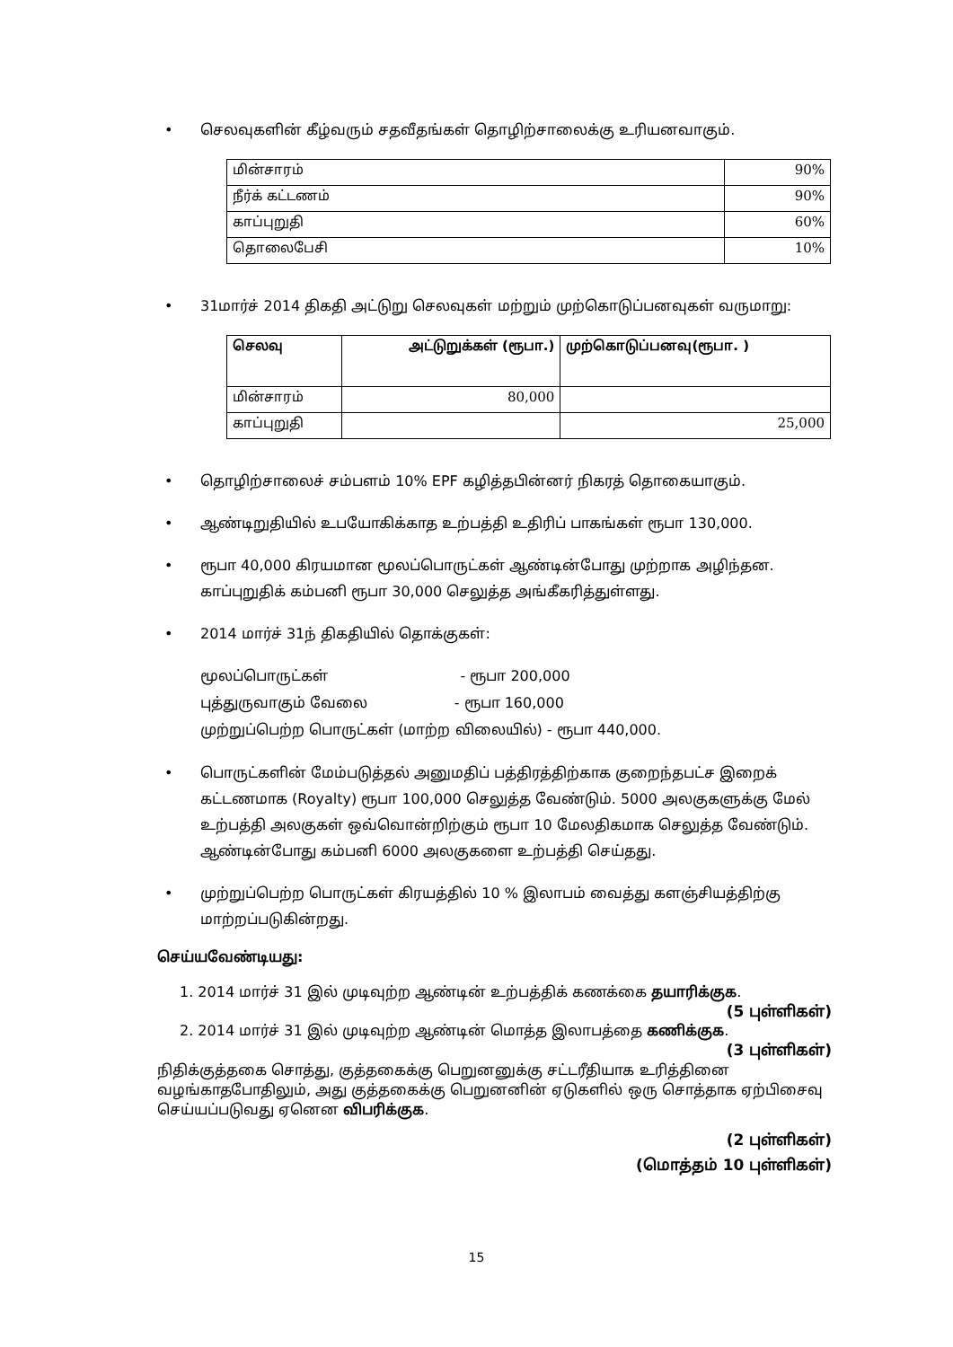செலவுகளின் கீழ்வரும் சதவீதங்கள் தொழிற்சாலைக்கு உரியனவாகும்.
| மின்சாரம் | 90% |
| நீர்க் கட்டணம் | 90% |
| காப்புறுதி | 60% |
| தொலைபேசி | 10% |
31மார்ச் 2014 திகதி அட்டுறு செலவுகள் மற்றும் முற்கொடுப்பனவுகள் வருமாறு:
| செலவு | அட்டுறுக்கள் (ரூபா.) | முற்கொடுப்பனவு(ரூபா. ) |
| --- | --- | --- |
| மின்சாரம் | 80,000 | |
| காப்புறுதி | | 25,000 |
தொழிற்சாலைச் சம்பளம் 10% EPF கழித்தபின்னர் நிகரத் தொகையாகும்.
ஆண்டிறுதியில் உபயோகிக்காத உற்பத்தி உதிரிப் பாகங்கள் ரூபா 130,000.
ரூபா 40,000 கிரயமான மூலப்பொருட்கள் ஆண்டின்போது முற்றாக அழிந்தன. காப்புறுதிக் கம்பனி ரூபா 30,000 செலுத்த அங்கீகரித்துள்ளது.
2014 மார்ச் 31ந் திகதியில் தொக்குகள்:
மூலப்பொருட்கள் - ரூபா 200,000
புத்துருவாகும் வேலை - ரூபா 160,000
முற்றுப்பெற்ற பொருட்கள் (மாற்ற விலையில்) - ரூபா 440,000.
பொருட்களின் மேம்படுத்தல் அனுமதிப் பத்திரத்திற்காக குறைந்தபட்ச இறைக் கட்டணமாக (Royalty) ரூபா 100,000 செலுத்த வேண்டும். 5000 அலகுகளுக்கு மேல் உற்பத்தி அலகுகள் ஒவ்வொன்றிற்கும் ரூபா 10 மேலதிகமாக செலுத்த வேண்டும். ஆண்டின்போது கம்பனி 6000 அலகுகளை உற்பத்தி செய்தது.
முற்றுப்பெற்ற பொருட்கள் கிரயத்தில் 10 % இலாபம் வைத்து களஞ்சியத்திற்கு மாற்றப்படுகின்றது.
செய்யவேண்டியது:
1. 2014 மார்ச் 31 இல் முடிவுற்ற ஆண்டின் உற்பத்திக் கணக்கை தயாரிக்குக.
(5 புள்ளிகள்)
2. 2014 மார்ச் 31 இல் முடிவுற்ற ஆண்டின் மொத்த இலாபத்தை கணிக்குக.
(3 புள்ளிகள்)
நிதிக்குத்தகை சொத்து, குத்தகைக்கு பெறுனனுக்கு சட்டரீதியாக உரித்தினை வழங்காதபோதிலும், அது குத்தகைக்கு பெறுனனின் ஏடுகளில் ஒரு சொத்தாக ஏற்பிசைவு செய்யப்படுவது ஏனென விபரிக்குக.
(2 புள்ளிகள்)
(மொத்தம் 10 புள்ளிகள்)
15